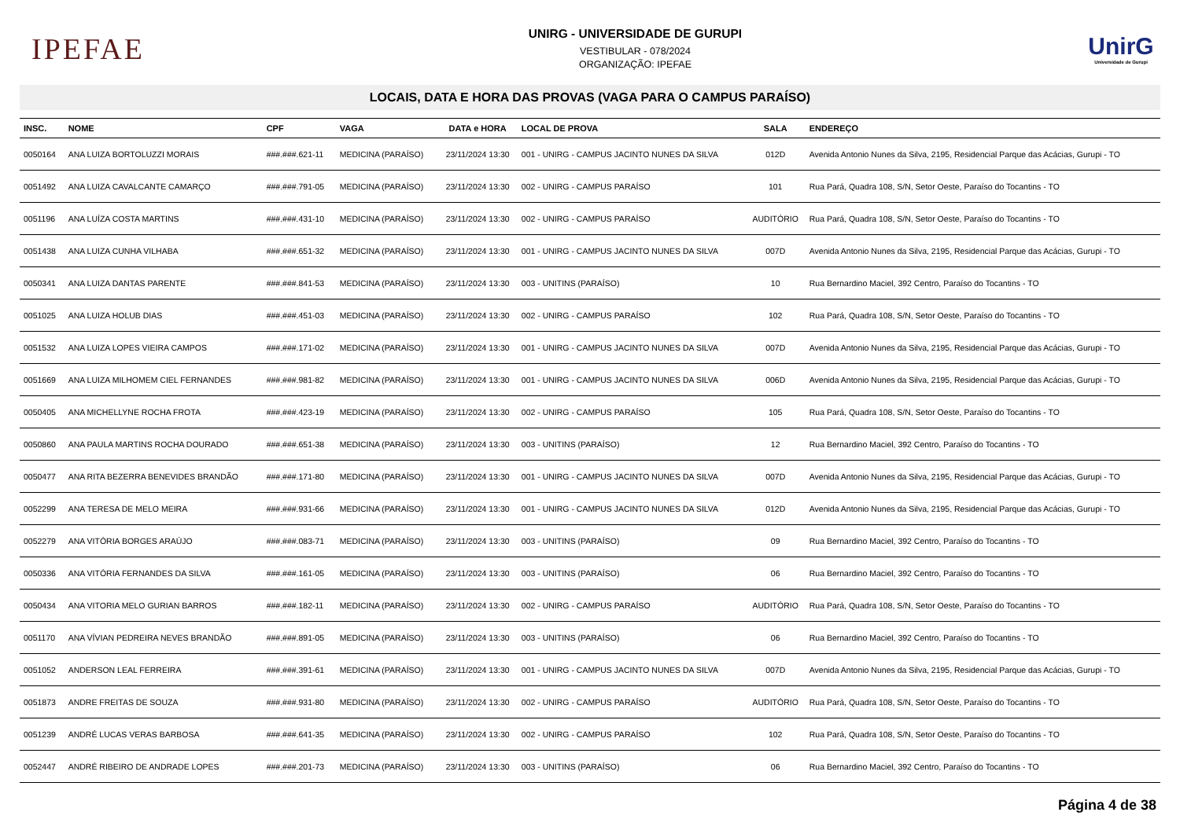IPEFAE
UNIRG - UNIVERSIDADE DE GURUPI
VESTIBULAR - 078/2024
ORGANIZAÇÃO: IPEFAE
UnirG
Universidade de Gurupi
LOCAIS, DATA E HORA DAS PROVAS (VAGA PARA O CAMPUS PARAÍSO)
| INSC. | NOME | CPF | VAGA | DATA e HORA | LOCAL DE PROVA | SALA | ENDEREÇO |
| --- | --- | --- | --- | --- | --- | --- | --- |
| 0050164 | ANA LUIZA BORTOLUZZI MORAIS | ###.###.621-11 | MEDICINA (PARAÍSO) | 23/11/2024 13:30 | 001 - UNIRG - CAMPUS JACINTO NUNES DA SILVA | 012D | Avenida Antonio Nunes da Silva, 2195, Residencial Parque das Acácias, Gurupi - TO |
| 0051492 | ANA LUIZA CAVALCANTE CAMARÇO | ###.###.791-05 | MEDICINA (PARAÍSO) | 23/11/2024 13:30 | 002 - UNIRG - CAMPUS PARAÍSO | 101 | Rua Pará, Quadra 108, S/N, Setor Oeste, Paraíso do Tocantins - TO |
| 0051196 | ANA LUÍZA COSTA MARTINS | ###.###.431-10 | MEDICINA (PARAÍSO) | 23/11/2024 13:30 | 002 - UNIRG - CAMPUS PARAÍSO | AUDITÓRIO | Rua Pará, Quadra 108, S/N, Setor Oeste, Paraíso do Tocantins - TO |
| 0051438 | ANA LUIZA CUNHA VILHABA | ###.###.651-32 | MEDICINA (PARAÍSO) | 23/11/2024 13:30 | 001 - UNIRG - CAMPUS JACINTO NUNES DA SILVA | 007D | Avenida Antonio Nunes da Silva, 2195, Residencial Parque das Acácias, Gurupi - TO |
| 0050341 | ANA LUIZA DANTAS PARENTE | ###.###.841-53 | MEDICINA (PARAÍSO) | 23/11/2024 13:30 | 003 - UNITINS (PARAÍSO) | 10 | Rua Bernardino Maciel, 392 Centro, Paraíso do Tocantins - TO |
| 0051025 | ANA LUIZA HOLUB DIAS | ###.###.451-03 | MEDICINA (PARAÍSO) | 23/11/2024 13:30 | 002 - UNIRG - CAMPUS PARAÍSO | 102 | Rua Pará, Quadra 108, S/N, Setor Oeste, Paraíso do Tocantins - TO |
| 0051532 | ANA LUIZA LOPES VIEIRA CAMPOS | ###.###.171-02 | MEDICINA (PARAÍSO) | 23/11/2024 13:30 | 001 - UNIRG - CAMPUS JACINTO NUNES DA SILVA | 007D | Avenida Antonio Nunes da Silva, 2195, Residencial Parque das Acácias, Gurupi - TO |
| 0051669 | ANA LUIZA MILHOMEM CIEL FERNANDES | ###.###.981-82 | MEDICINA (PARAÍSO) | 23/11/2024 13:30 | 001 - UNIRG - CAMPUS JACINTO NUNES DA SILVA | 006D | Avenida Antonio Nunes da Silva, 2195, Residencial Parque das Acácias, Gurupi - TO |
| 0050405 | ANA MICHELLYNE ROCHA FROTA | ###.###.423-19 | MEDICINA (PARAÍSO) | 23/11/2024 13:30 | 002 - UNIRG - CAMPUS PARAÍSO | 105 | Rua Pará, Quadra 108, S/N, Setor Oeste, Paraíso do Tocantins - TO |
| 0050860 | ANA PAULA MARTINS ROCHA DOURADO | ###.###.651-38 | MEDICINA (PARAÍSO) | 23/11/2024 13:30 | 003 - UNITINS (PARAÍSO) | 12 | Rua Bernardino Maciel, 392 Centro, Paraíso do Tocantins - TO |
| 0050477 | ANA RITA BEZERRA BENEVIDES BRANDÃO | ###.###.171-80 | MEDICINA (PARAÍSO) | 23/11/2024 13:30 | 001 - UNIRG - CAMPUS JACINTO NUNES DA SILVA | 007D | Avenida Antonio Nunes da Silva, 2195, Residencial Parque das Acácias, Gurupi - TO |
| 0052299 | ANA TERESA DE MELO MEIRA | ###.###.931-66 | MEDICINA (PARAÍSO) | 23/11/2024 13:30 | 001 - UNIRG - CAMPUS JACINTO NUNES DA SILVA | 012D | Avenida Antonio Nunes da Silva, 2195, Residencial Parque das Acácias, Gurupi - TO |
| 0052279 | ANA VITÓRIA BORGES ARAÚJO | ###.###.083-71 | MEDICINA (PARAÍSO) | 23/11/2024 13:30 | 003 - UNITINS (PARAÍSO) | 09 | Rua Bernardino Maciel, 392 Centro, Paraíso do Tocantins - TO |
| 0050336 | ANA VITÓRIA FERNANDES DA SILVA | ###.###.161-05 | MEDICINA (PARAÍSO) | 23/11/2024 13:30 | 003 - UNITINS (PARAÍSO) | 06 | Rua Bernardino Maciel, 392 Centro, Paraíso do Tocantins - TO |
| 0050434 | ANA VITORIA MELO GURIAN BARROS | ###.###.182-11 | MEDICINA (PARAÍSO) | 23/11/2024 13:30 | 002 - UNIRG - CAMPUS PARAÍSO | AUDITÓRIO | Rua Pará, Quadra 108, S/N, Setor Oeste, Paraíso do Tocantins - TO |
| 0051170 | ANA VÍVIAN PEDREIRA NEVES BRANDÃO | ###.###.891-05 | MEDICINA (PARAÍSO) | 23/11/2024 13:30 | 003 - UNITINS (PARAÍSO) | 06 | Rua Bernardino Maciel, 392 Centro, Paraíso do Tocantins - TO |
| 0051052 | ANDERSON LEAL FERREIRA | ###.###.391-61 | MEDICINA (PARAÍSO) | 23/11/2024 13:30 | 001 - UNIRG - CAMPUS JACINTO NUNES DA SILVA | 007D | Avenida Antonio Nunes da Silva, 2195, Residencial Parque das Acácias, Gurupi - TO |
| 0051873 | ANDRE FREITAS DE SOUZA | ###.###.931-80 | MEDICINA (PARAÍSO) | 23/11/2024 13:30 | 002 - UNIRG - CAMPUS PARAÍSO | AUDITÓRIO | Rua Pará, Quadra 108, S/N, Setor Oeste, Paraíso do Tocantins - TO |
| 0051239 | ANDRÉ LUCAS VERAS BARBOSA | ###.###.641-35 | MEDICINA (PARAÍSO) | 23/11/2024 13:30 | 002 - UNIRG - CAMPUS PARAÍSO | 102 | Rua Pará, Quadra 108, S/N, Setor Oeste, Paraíso do Tocantins - TO |
| 0052447 | ANDRÉ RIBEIRO DE ANDRADE LOPES | ###.###.201-73 | MEDICINA (PARAÍSO) | 23/11/2024 13:30 | 003 - UNITINS (PARAÍSO) | 06 | Rua Bernardino Maciel, 392 Centro, Paraíso do Tocantins - TO |
Página 4 de 38